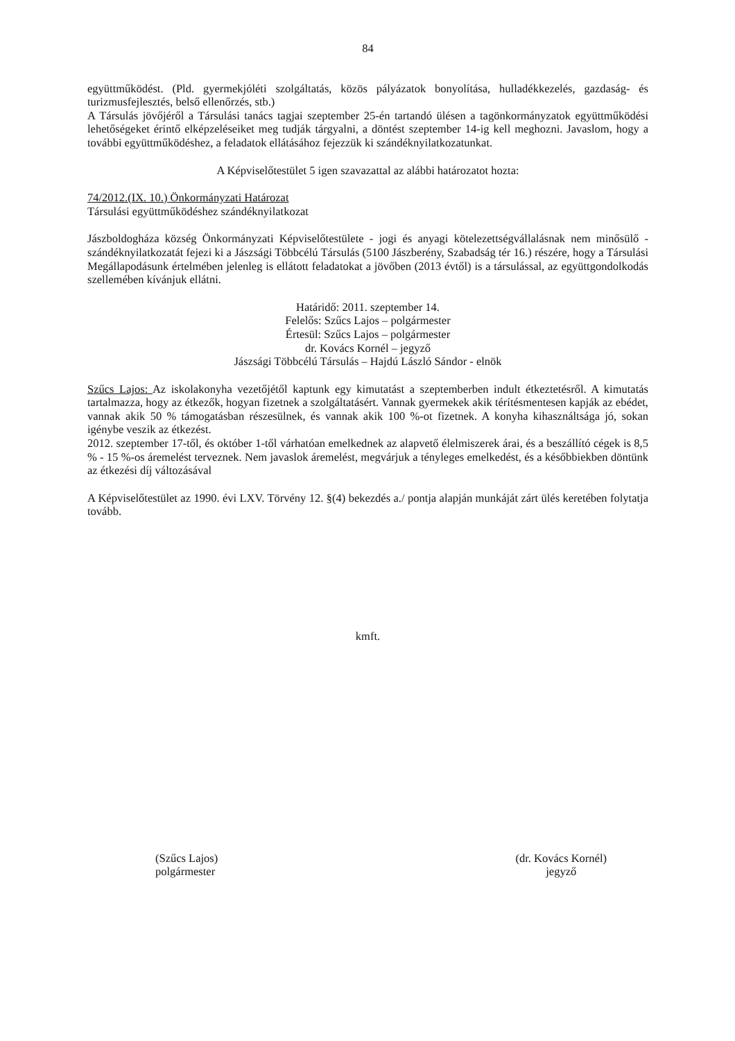84
együttműködést. (Pld. gyermekjóléti szolgáltatás, közös pályázatok bonyolítása, hulladékkezelés, gazdaság- és turizmusfejlesztés, belső ellenőrzés, stb.)
A Társulás jövőjéről a Társulási tanács tagjai szeptember 25-én tartandó ülésen a tagönkormányzatok együttműködési lehetőségeket érintő elképzeléseiket meg tudják tárgyalni, a döntést szeptember 14-ig kell meghozni. Javaslom, hogy a további együttműködéshez, a feladatok ellátásához fejezzük ki szándéknyilatkozatunkat.
A Képviselőtestület 5 igen szavazattal az alábbi határozatot hozta:
74/2012.(IX. 10.) Önkormányzati Határozat
Társulási együttműködéshez szándéknyilatkozat
Jászboldogháza község Önkormányzati Képviselőtestülete - jogi és anyagi kötelezettségvállalásnak nem minősülő - szándéknyilatkozatát fejezi ki a Jászsági Többcélú Társulás (5100 Jászberény, Szabadság tér 16.) részére, hogy a Társulási Megállapodásunk értelmében jelenleg is ellátott feladatokat a jövőben (2013 évtől) is a társulással, az együttgondolkodás szellemében kívánjuk ellátni.
Határidő: 2011. szeptember 14.
Felelős: Szűcs Lajos – polgármester
Értesül: Szűcs Lajos – polgármester
dr. Kovács Kornél – jegyző
Jászsági Többcélú Társulás – Hajdú László Sándor - elnök
Szűcs Lajos: Az iskolakonyha vezetőjétől kaptunk egy kimutatást a szeptemberben indult étkeztetésről. A kimutatás tartalmazza, hogy az étkezők, hogyan fizetnek a szolgáltatásért. Vannak gyermekek akik térítésmentesen kapják az ebédet, vannak akik 50 % támogatásban részesülnek, és vannak akik 100 %-ot fizetnek. A konyha kihasználtsága jó, sokan igénybe veszik az étkezést.
2012. szeptember 17-től, és október 1-től várhatóan emelkednek az alapvető élelmiszerek árai, és a beszállító cégek is 8,5 % - 15 %-os áremelést terveznek. Nem javaslok áremelést, megvárjuk a tényleges emelkedést, és a későbbiekben döntünk az étkezési díj változásával
A Képviselőtestület az 1990. évi LXV. Törvény 12. §(4) bekezdés a./ pontja alapján munkáját zárt ülés keretében folytatja tovább.
kmft.
(Szűcs Lajos)
polgármester
(dr. Kovács Kornél)
jegyző